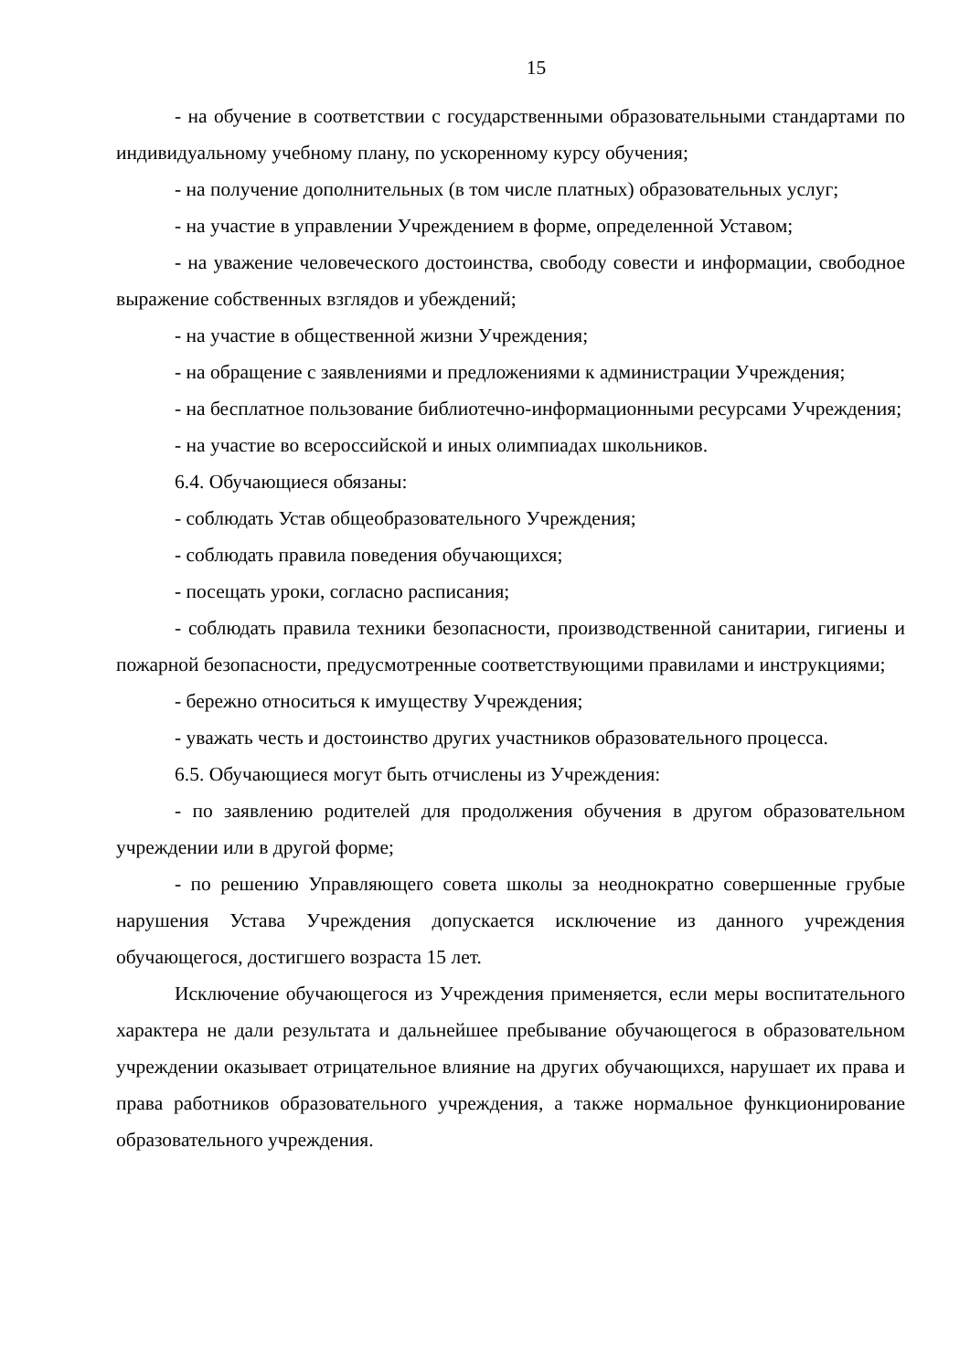15
- на обучение в соответствии с государственными образовательными стандартами по индивидуальному учебному плану, по ускоренному курсу обучения;
- на получение дополнительных (в том числе платных) образовательных услуг;
- на участие в управлении Учреждением в форме, определенной Уставом;
- на уважение человеческого достоинства, свободу совести и информации, свободное выражение собственных взглядов и убеждений;
- на участие в общественной жизни Учреждения;
- на обращение с заявлениями и предложениями к администрации Учреждения;
- на бесплатное пользование библиотечно-информационными ресурсами Учреждения;
- на участие во всероссийской и иных олимпиадах школьников.
6.4. Обучающиеся обязаны:
- соблюдать Устав общеобразовательного Учреждения;
- соблюдать правила поведения обучающихся;
- посещать уроки, согласно расписания;
- соблюдать правила техники безопасности, производственной санитарии, гигиены и пожарной безопасности, предусмотренные соответствующими правилами и инструкциями;
- бережно относиться к имуществу Учреждения;
- уважать честь и достоинство других участников образовательного процесса.
6.5. Обучающиеся могут быть отчислены из Учреждения:
- по заявлению родителей для продолжения обучения в другом образовательном учреждении или в другой форме;
- по решению Управляющего совета школы за неоднократно совершенные грубые нарушения Устава Учреждения допускается исключение из данного учреждения обучающегося, достигшего возраста 15 лет.
Исключение обучающегося из Учреждения применяется, если меры воспитательного характера не дали результата и дальнейшее пребывание обучающегося в образовательном учреждении оказывает отрицательное влияние на других обучающихся, нарушает их права и права работников образовательного учреждения, а также нормальное функционирование образовательного учреждения.